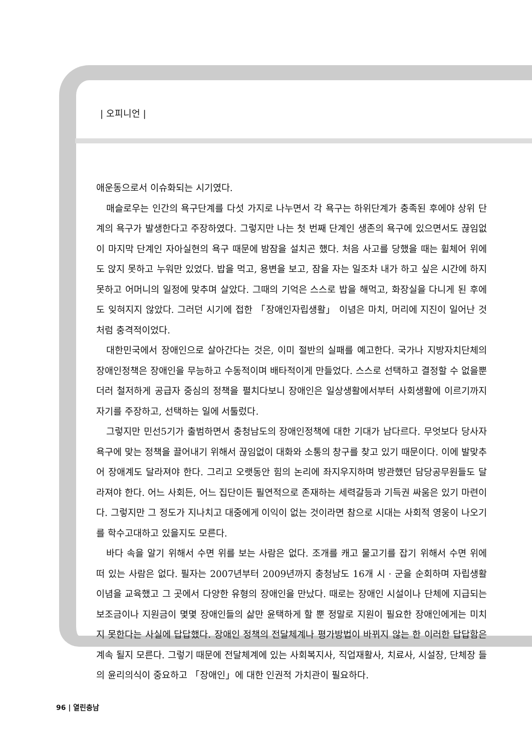| 오피니언 |
애운동으로서 이슈화되는 시기였다.
매슬로우는 인간의 욕구단계를 다섯 가지로 나누면서 각 욕구는 하위단계가 충족된 후에야 상위 단계의 욕구가 발생한다고 주장하였다. 그렇지만 나는 첫 번째 단계인 생존의 욕구에 있으면서도 끊임없이 마지막 단계인 자아실현의 욕구 때문에 밤잠을 설치곤 했다. 처음 사고를 당했을 때는 휠체어 위에도 앉지 못하고 누워만 있었다. 밥을 먹고, 용변을 보고, 잠을 자는 일조차 내가 하고 싶은 시간에 하지 못하고 어머니의 일정에 맞추며 살았다. 그때의 기억은 스스로 밥을 해먹고, 화장실을 다니게 된 후에도 잊혀지지 않았다. 그러던 시기에 접한 「장애인자립생활」 이념은 마치, 머리에 지진이 일어난 것처럼 충격적이었다.
대한민국에서 장애인으로 살아간다는 것은, 이미 절반의 실패를 예고한다. 국가나 지방자치단체의 장애인정책은 장애인을 무능하고 수동적이며 배타적이게 만들었다. 스스로 선택하고 결정할 수 없을뿐더러 철저하게 공급자 중심의 정책을 펼치다보니 장애인은 일상생활에서부터 사회생활에 이르기까지 자기를 주장하고, 선택하는 일에 서툴렀다.
그렇지만 민선5기가 출범하면서 충청남도의 장애인정책에 대한 기대가 남다르다. 무엇보다 당사자 욕구에 맞는 정책을 끌어내기 위해서 끊임없이 대화와 소통의 창구를 찾고 있기 때문이다. 이에 발맞추어 장애계도 달라져야 한다. 그리고 오랫동안 힘의 논리에 좌지우지하며 방관했던 담당공무원들도 달라져야 한다. 어느 사회든, 어느 집단이든 필연적으로 존재하는 세력갈등과 기득권 싸움은 있기 마련이다. 그렇지만 그 정도가 지나치고 대중에게 이익이 없는 것이라면 참으로 시대는 사회적 영웅이 나오기를 학수고대하고 있을지도 모른다.
바다 속을 알기 위해서 수면 위를 보는 사람은 없다. 조개를 캐고 물고기를 잡기 위해서 수면 위에 떠 있는 사람은 없다. 필자는 2007년부터 2009년까지 충청남도 16개 시 · 군을 순회하며 자립생활이념을 교육했고 그 곳에서 다양한 유형의 장애인을 만났다. 때로는 장애인 시설이나 단체에 지급되는 보조금이나 지원금이 몇몇 장애인들의 삶만 윤택하게 할 뿐 정말로 지원이 필요한 장애인에게는 미치지 못한다는 사실에 답답했다. 장애인 정책의 전달체계나 평가방법이 바뀌지 않는 한 이러한 답답함은 계속 될지 모른다. 그렇기 때문에 전달체계에 있는 사회복지사, 직업재활사, 치료사, 시설장, 단체장 들의 윤리의식이 중요하고 「장애인」에 대한 인권적 가치관이 필요하다.
96 | 열린충남